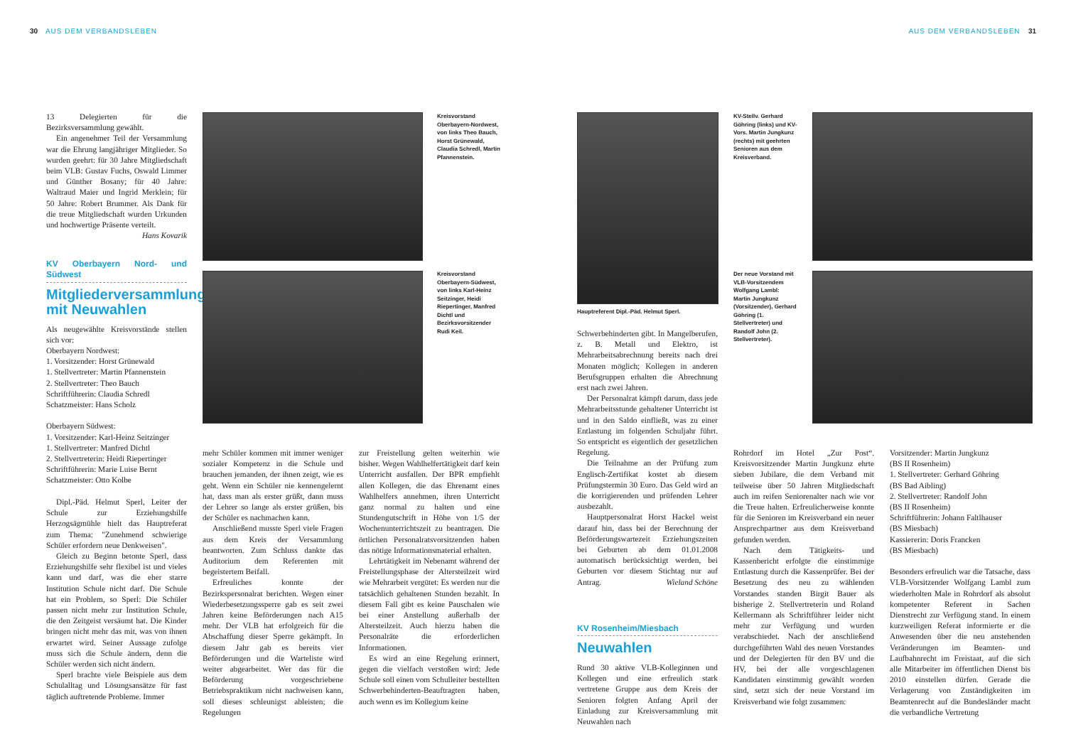30 AUS DEM VERBANDSLEBEN
13 Delegierten für die Bezirksversammlung gewählt.
Ein angenehmer Teil der Versammlung war die Ehrung langjähriger Mitglieder. So wurden geehrt: für 30 Jahre Mitgliedschaft beim VLB: Gustav Fuchs, Oswald Limmer und Günther Bosany; für 40 Jahre: Waltraud Maier und Ingrid Merklein; für 50 Jahre: Robert Brummer. Als Dank für die treue Mitgliedschaft wurden Urkunden und hochwertige Präsente verteilt. Hans Kovarik
KV Oberbayern Nord- und Südwest
Mitgliederversammlung mit Neuwahlen
Als neugewählte Kreisvorstände stellen sich vor:
Oberbayern Nordwest:
1. Vorsitzender: Horst Grünewald
1. Stellvertreter: Martin Pfannenstein
2. Stellvertreter: Theo Bauch
Schriftführerin: Claudia Schredl
Schatzmeister: Hans Scholz
Oberbayern Südwest:
1. Vorsitzender: Karl-Heinz Seitzinger
1. Stellvertreter: Manfred Dichtl
2. Stellvertreterin: Heidi Riepertinger
Schriftführerin: Marie Luise Bernt
Schatzmeister: Otto Kolbe
Dipl.-Päd. Helmut Sperl, Leiter der Schule zur Erziehungshilfe Herzogsägmühle hielt das Hauptreferat zum Thema: "Zunehmend schwierige Schüler erfordern neue Denkweisen".
Gleich zu Beginn betonte Sperl, dass Erziehungshilfe sehr flexibel ist und vieles kann und darf, was die eher starre Institution Schule nicht darf. Die Schule hat ein Problem, so Sperl: Die Schüler passen nicht mehr zur Institution Schule, die den Zeitgeist versäumt hat. Die Kinder bringen nicht mehr das mit, was von ihnen erwartet wird. Seiner Aussage zufolge muss sich die Schule ändern, denn die Schüler werden sich nicht ändern.
Sperl brachte viele Beispiele aus dem Schulalltag und Lösungsansätze für fast täglich auftretende Probleme. Immer
Kreisvorstand Oberbayern-Nordwest, von links Theo Bauch, Horst Grünewald, Claudia Schredl, Martin Pfannenstein.
Kreisvorstand Oberbayern-Südwest, von links Karl-Heinz Seitzinger, Heidi Riepertinger, Manfred Dichtl und Bezirksvorsitzender Rudi Keil.
mehr Schüler kommen mit immer weniger sozialer Kompetenz in die Schule und brauchen jemanden, der ihnen zeigt, wie es geht. Wenn ein Schüler nie kennengelernt hat, dass man als erster grüßt, dann muss der Lehrer so lange als erster grüßen, bis der Schüler es nachmachen kann.
Anschließend musste Sperl viele Fragen aus dem Kreis der Versammlung beantworten. Zum Schluss dankte das Auditorium dem Referenten mit begeistertem Beifall.
Erfreuliches konnte der Bezirkspersonalrat berichten. Wegen einer Wiederbesetzungssperre gab es seit zwei Jahren keine Beförderungen nach A15 mehr. Der VLB hat erfolgreich für die Abschaffung dieser Sperre gekämpft. In diesem Jahr gab es bereits vier Beförderungen und die Warteliste wird weiter abgearbeitet. Wer das für die Beförderung vorgeschriebene Betriebspraktikum nicht nachweisen kann, soll dieses schleunigst ableisten; die Regelungen
zur Freistellung gelten weiterhin wie bisher. Wegen Wahlhelfertätigkeit darf kein Unterricht ausfallen. Der BPR empfiehlt allen Kollegen, die das Ehrenamt eines Wahlhelfers annehmen, ihren Unterricht ganz normal zu halten und eine Stundengutschrift in Höhe von 1/5 der Wochenunterrichtszeit zu beantragen. Die örtlichen Personalratsvorsitzenden haben das nötige Informationsmaterial erhalten.
Lehrtätigkeit im Nebenamt während der Freistellungsphase der Altersteilzeit wird wie Mehrarbeit vergütet: Es werden nur die tatsächlich gehaltenen Stunden bezahlt. In diesem Fall gibt es keine Pauschalen wie bei einer Anstellung außerhalb der Altersteilzeit. Auch hierzu haben die Personalräte die erforderlichen Informationen.
Es wird an eine Regelung erinnert, gegen die vielfach verstoßen wird: Jede Schule soll einen vom Schulleiter bestellten Schwerbehinderten-Beauftragten haben, auch wenn es im Kollegium keine
AUS DEM VERBANDSLEBEN 31
Hauptreferent Dipl.-Päd. Helmut Sperl.
KV-Stellv. Gerhard Göhring (links) und KV-Vors. Martin Jungkunz (rechts) mit geehrten Senioren aus dem Kreisverband.
Der neue Vorstand mit VLB-Vorsitzendem Wolfgang Lambl: Martin Jungkunz (Vorsitzender), Gerhard Göhring (1. Stellvertreter) und Randolf John (2. Stellvertreter).
Schwerbehinderten gibt. In Mangelberufen, z. B. Metall und Elektro, ist Mehrarbeitsabrechnung bereits nach drei Monaten möglich; Kollegen in anderen Berufsgruppen erhalten die Abrechnung erst nach zwei Jahren.
Der Personalrat kämpft darum, dass jede Mehrarbeitsstunde gehaltener Unterricht ist und in den Saldo einfließt, was zu einer Entlastung im folgenden Schuljahr führt. So entspricht es eigentlich der gesetzlichen Regelung.
Die Teilnahme an der Prüfung zum Englisch-Zertifikat kostet ab diesem Prüfungstermin 30 Euro. Das Geld wird an die korrigierenden und prüfenden Lehrer ausbezahlt.
Hauptpersonalrat Horst Hackel weist darauf hin, dass bei der Berechnung der Beförderungswartezeit Erziehungszeiten bei Geburten ab dem 01.01.2008 automatisch berücksichtigt werden, bei Geburten vor diesem Stichtag nur auf Antrag. Wieland Schöne
KV Rosenheim/Miesbach
Neuwahlen
Rund 30 aktive VLB-Kolleginnen und Kollegen und eine erfreulich stark vertretene Gruppe aus dem Kreis der Senioren folgten Anfang April der Einladung zur Kreisversammlung mit Neuwahlen nach
Rohrdorf im Hotel „Zur Post“. Kreisvorsitzender Martin Jungkunz ehrte sieben Jubilare, die dem Verband mit teilweise über 50 Jahren Mitgliedschaft auch im reifen Seniorenalter nach wie vor die Treue halten. Erfreulicherweise konnte für die Senioren im Kreisverband ein neuer Ansprechpartner aus dem Kreisverband gefunden werden.
Nach dem Tätigkeits- und Kassenbericht erfolgte die einstimmige Entlastung durch die Kassenprüfer. Bei der Besetzung des neu zu wählenden Vorstandes standen Birgit Bauer als bisherige 2. Stellvertreterin und Roland Kellermann als Schriftführer leider nicht mehr zur Verfügung und wurden verabschiedet. Nach der anschließend durchgeführten Wahl des neuen Vorstandes und der Delegierten für den BV und die HV, bei der alle vorgeschlagenen Kandidaten einstimmig gewählt worden sind, setzt sich der neue Vorstand im Kreisverband wie folgt zusammen:
Vorsitzender: Martin Jungkunz
(BS II Rosenheim)
1. Stellvertreter: Gerhard Göhring
(BS Bad Aibling)
2. Stellvertreter: Randolf John
(BS II Rosenheim)
Schriftführerin: Johann Faltlhauser
(BS Miesbach)
Kassiererin: Doris Francken
(BS Miesbach)
Besonders erfreulich war die Tatsache, dass VLB-Vorsitzender Wolfgang Lambl zum wiederholten Male in Rohrdorf als absolut kompetenter Referent in Sachen Dienstrecht zur Verfügung stand. In einem kurzweiligen Referat informierte er die Anwesenden über die neu anstehenden Veränderungen im Beamten- und Laufbahnrecht im Freistaat, auf die sich alle Mitarbeiter im öffentlichen Dienst bis 2010 einstellen dürfen. Gerade die Verlagerung von Zuständigkeiten im Beamtenrecht auf die Bundesländer macht die verbandliche Vertretung